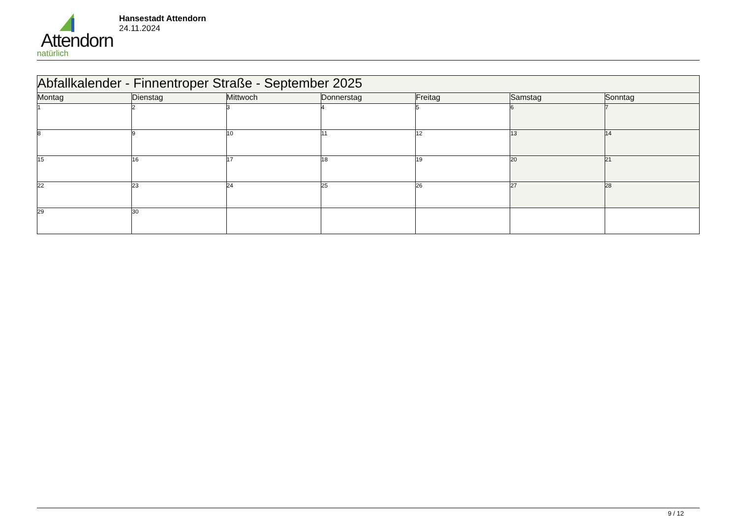Attendorn
natürlich
Hansestadt Attendorn
24.11.2024
| Abfallkalender - Finnentroper Straße - September 2025 | | | | | | |
| Montag | Dienstag | Mittwoch | Donnerstag | Freitag | Samstag | Sonntag |
| 1 | 2 | 3 | 4 | 5 | 6 | 7 |
| 8 | 9 | 10 | 11 | 12 | 13 | 14 |
| 15 | 16 | 17 | 18 | 19 | 20 | 21 |
| 22 | 23 | 24 | 25 | 26 | 27 | 28 |
| 29 | 30 | | | | | |
9 / 12